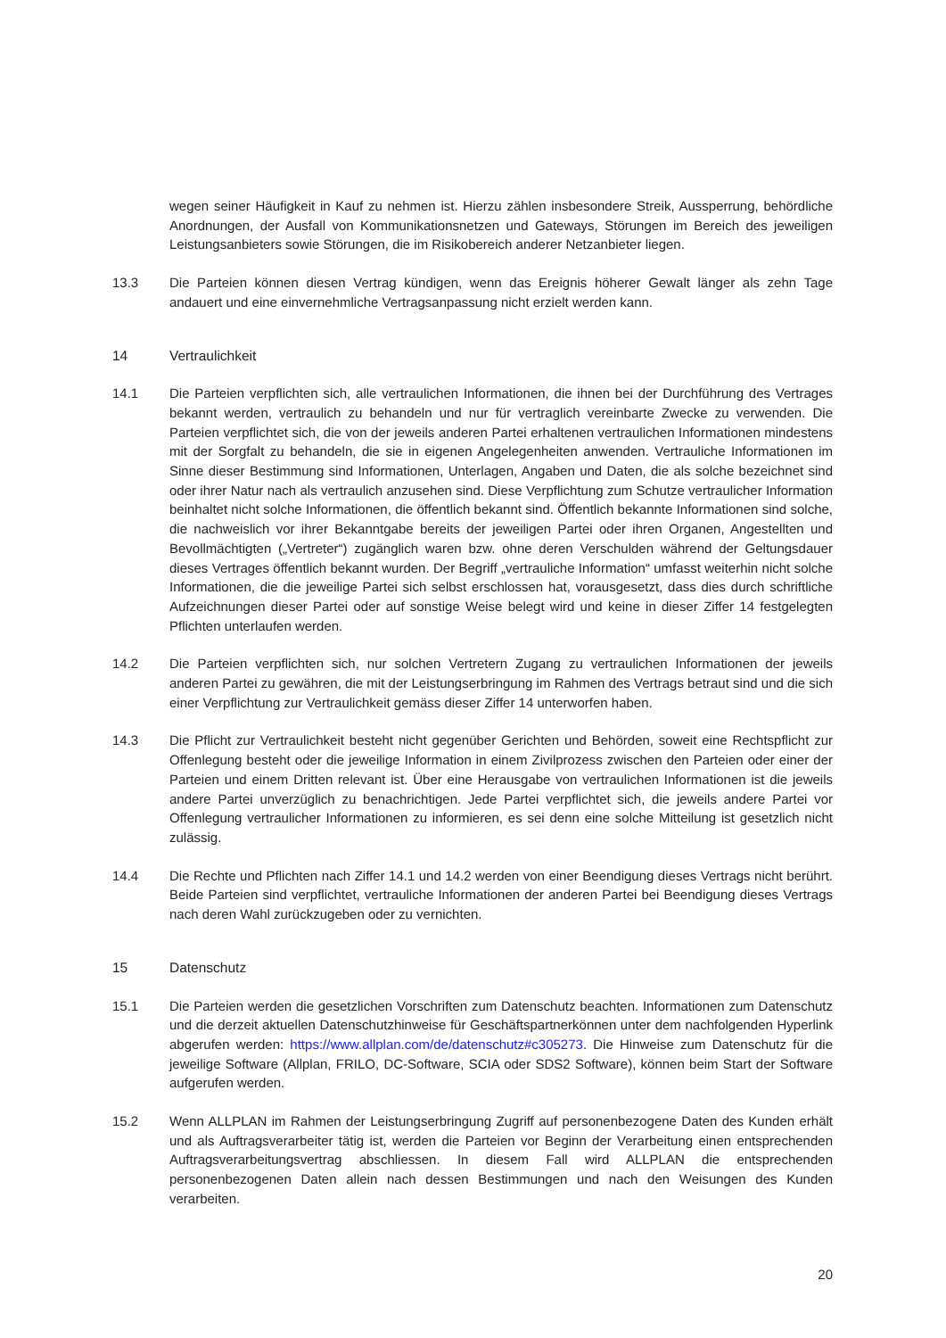wegen seiner Häufigkeit in Kauf zu nehmen ist. Hierzu zählen insbesondere Streik, Aussperrung, behördliche Anordnungen, der Ausfall von Kommunikationsnetzen und Gateways, Störungen im Bereich des jeweiligen Leistungsanbieters sowie Störungen, die im Risikobereich anderer Netzanbieter liegen.
13.3 Die Parteien können diesen Vertrag kündigen, wenn das Ereignis höherer Gewalt länger als zehn Tage andauert und eine einvernehmliche Vertragsanpassung nicht erzielt werden kann.
14 Vertraulichkeit
14.1 Die Parteien verpflichten sich, alle vertraulichen Informationen, die ihnen bei der Durchführung des Vertrages bekannt werden, vertraulich zu behandeln und nur für vertraglich vereinbarte Zwecke zu verwenden. Die Parteien verpflichtet sich, die von der jeweils anderen Partei erhaltenen vertraulichen Informationen mindestens mit der Sorgfalt zu behandeln, die sie in eigenen Angelegenheiten anwenden. Vertrauliche Informationen im Sinne dieser Bestimmung sind Informationen, Unterlagen, Angaben und Daten, die als solche bezeichnet sind oder ihrer Natur nach als vertraulich anzusehen sind. Diese Verpflichtung zum Schutze vertraulicher Information beinhaltet nicht solche Informationen, die öffentlich bekannt sind. Öffentlich bekannte Informationen sind solche, die nachweislich vor ihrer Bekanntgabe bereits der jeweiligen Partei oder ihren Organen, Angestellten und Bevollmächtigten („Vertreter“) zugänglich waren bzw. ohne deren Verschulden während der Geltungsdauer dieses Vertrages öffentlich bekannt wurden. Der Begriff „vertrauliche Information“ umfasst weiterhin nicht solche Informationen, die die jeweilige Partei sich selbst erschlossen hat, vorausgesetzt, dass dies durch schriftliche Aufzeichnungen dieser Partei oder auf sonstige Weise belegt wird und keine in dieser Ziffer 14 festgelegten Pflichten unterlaufen werden.
14.2 Die Parteien verpflichten sich, nur solchen Vertretern Zugang zu vertraulichen Informationen der jeweils anderen Partei zu gewähren, die mit der Leistungserbringung im Rahmen des Vertrags betraut sind und die sich einer Verpflichtung zur Vertraulichkeit gemäss dieser Ziffer 14 unterworfen haben.
14.3 Die Pflicht zur Vertraulichkeit besteht nicht gegenüber Gerichten und Behörden, soweit eine Rechtspflicht zur Offenlegung besteht oder die jeweilige Information in einem Zivilprozess zwischen den Parteien oder einer der Parteien und einem Dritten relevant ist. Über eine Herausgabe von vertraulichen Informationen ist die jeweils andere Partei unverzüglich zu benachrichtigen. Jede Partei verpflichtet sich, die jeweils andere Partei vor Offenlegung vertraulicher Informationen zu informieren, es sei denn eine solche Mitteilung ist gesetzlich nicht zulässig.
14.4 Die Rechte und Pflichten nach Ziffer 14.1 und 14.2 werden von einer Beendigung dieses Vertrags nicht berührt. Beide Parteien sind verpflichtet, vertrauliche Informationen der anderen Partei bei Beendigung dieses Vertrags nach deren Wahl zurückzugeben oder zu vernichten.
15 Datenschutz
15.1 Die Parteien werden die gesetzlichen Vorschriften zum Datenschutz beachten. Informationen zum Datenschutz und die derzeit aktuellen Datenschutzhinweise für Geschäftspartnerkönnen unter dem nachfolgenden Hyperlink abgerufen werden: https://www.allplan.com/de/datenschutz#c305273. Die Hinweise zum Datenschutz für die jeweilige Software (Allplan, FRILO, DC-Software, SCIA oder SDS2 Software), können beim Start der Software aufgerufen werden.
15.2 Wenn ALLPLAN im Rahmen der Leistungserbringung Zugriff auf personenbezogene Daten des Kunden erhält und als Auftragsverarbeiter tätig ist, werden die Parteien vor Beginn der Verarbeitung einen entsprechenden Auftragsverarbeitungsvertrag abschliessen. In diesem Fall wird ALLPLAN die entsprechenden personenbezogenen Daten allein nach dessen Bestimmungen und nach den Weisungen des Kunden verarbeiten.
20